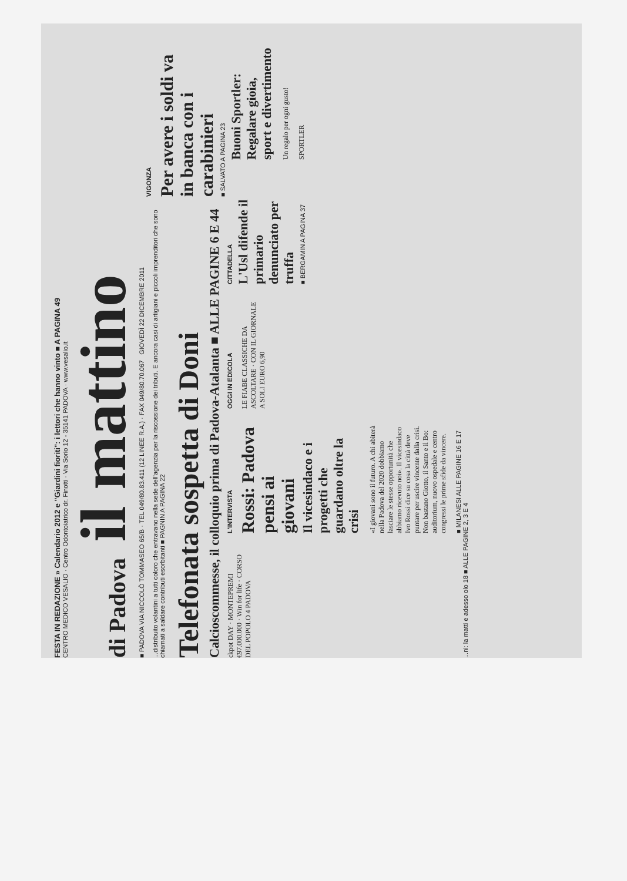FESTA IN REDAZIONE » Calendario 2012 e "Giardini fioriti": i lettori che hanno vinto ■ A PAGINA 49
CENTRO MEDICO VESALIO · Centro Odontoiatrico dr. Finotti · Via Sorio 12 - 35141 PADOVA · www.vesalio.it
di Padova il mattino
■ PADOVA VIA NICCOLÒ TOMMASEO 65/B · TEL 049/80.83.411 (12 LINEE R.A.) · FAX 049/80.70.067 GIOVEDÌ 22 DICEMBRE 2011
...distribuito volantini a tutti coloro che entravano nella sede dell'agenzia per la riscossione dei tributi. E ancora casi di artigiani e piccoli imprenditori che sono chiamati a saldare contributi esorbitanti ■ PAGNIN A PAGINA 22
Telefonata sospetta di Doni
Calcioscommesse, il colloquio prima di Padova-Atalanta ■ ALLE PAGINE 6 E 44
VIGONZA
Per avere i soldi va in banca con i carabinieri
■ SALVATO A PAGINA 23
ckpot DAY · MONTEPREMI €97.000.000 · Win for life · CORSO DEL POPOLO 4 PADOVA
L'INTERVISTA
Rossi: Padova pensi ai giovani
Il vicesindaco e i progetti che guardano oltre la crisi
«I giovani sono il futuro. A chi abiterà nella Padova del 2020 dobbiamo lasciare le stesse opportunità che abbiamo ricevuto noi». Il vicesindaco Ivo Rossi dice su cosa la città deve puntare per uscire vincente dalla crisi. Non bastano Giotto, il Santo e il Bo: auditorium, nuovo ospedale e centro congressi le prime sfide da vincere.
■ MILANESI ALLE PAGINE 16 E 17
OGGI IN EDICOLA
LE FIABE CLASSICHE DA ASCOLTARE · CON IL GIORNALE A SOLI EURO 6,90
CITTADELLA
L'Usl difende il primario denunciato per truffa
■ BERGAMIN A PAGINA 37
Buoni Sportler: Regalare gioia, sport e divertimento
Un regalo per ogni gusto!
SPORTLER
...ni: la matti e adesso olo 18 ■ ALLE PAGINE 2, 3 E 4